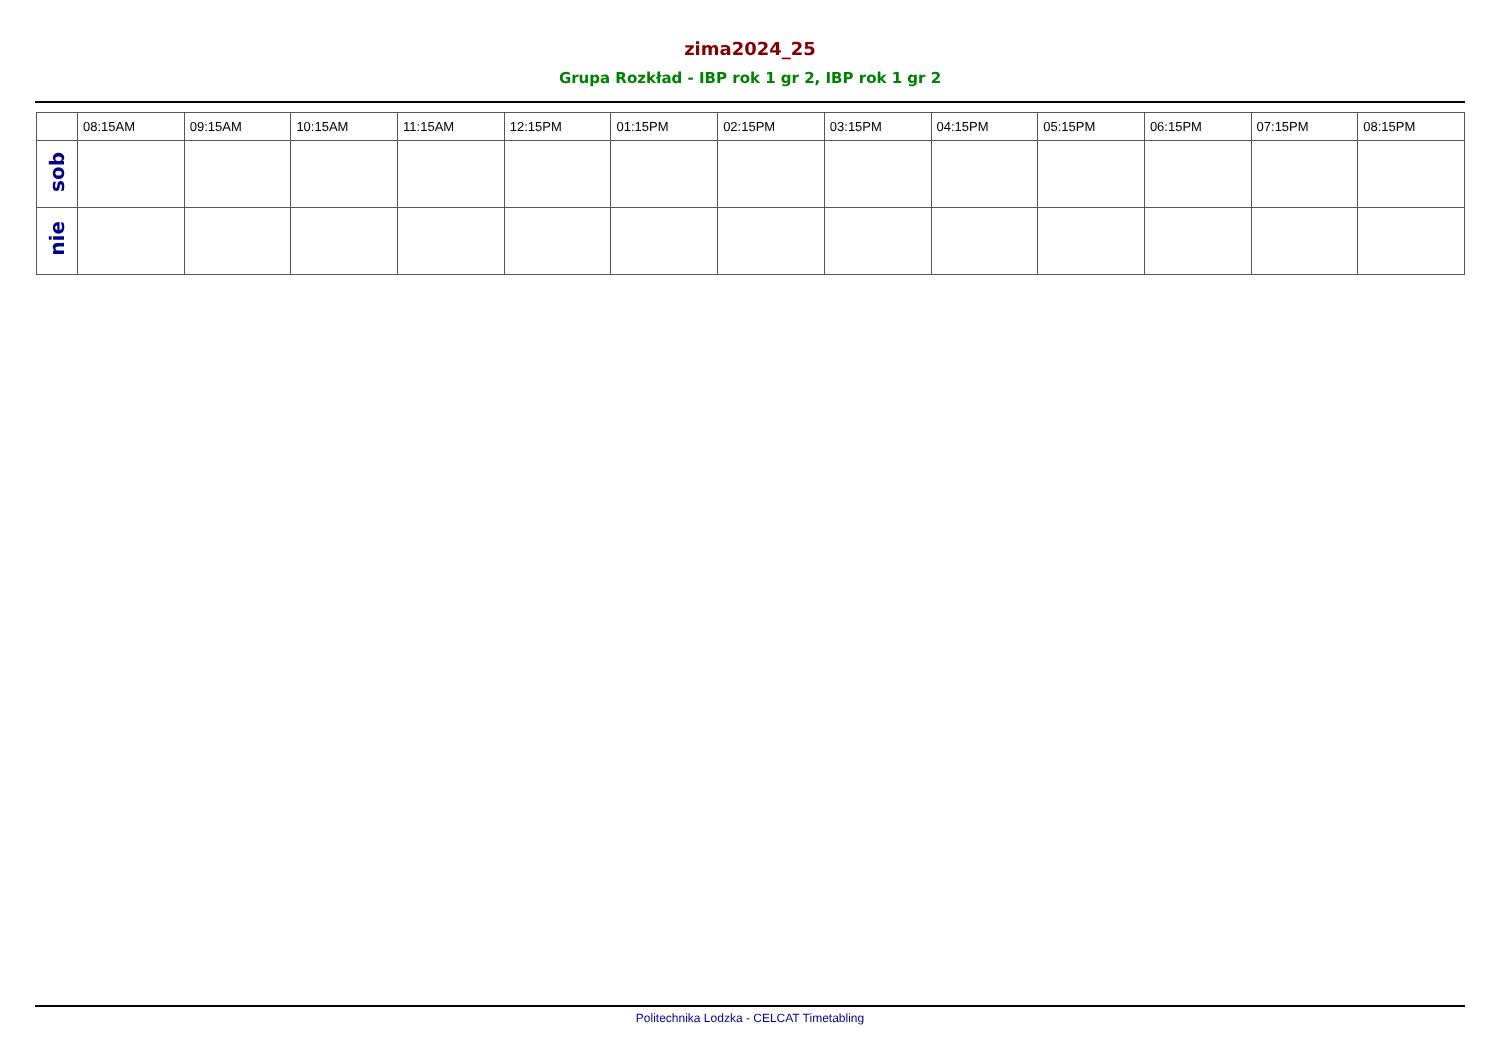zima2024_25
Grupa Rozkład - IBP rok 1 gr 2, IBP rok 1 gr 2
| | 08:15AM | 09:15AM | 10:15AM | 11:15AM | 12:15PM | 01:15PM | 02:15PM | 03:15PM | 04:15PM | 05:15PM | 06:15PM | 07:15PM | 08:15PM |
| --- | --- | --- | --- | --- | --- | --- | --- | --- | --- | --- | --- | --- | --- |
| sob | | | | | | | | | | | | | |
| nie | | | | | | | | | | | | | |
Politechnika Lodzka - CELCAT Timetabling